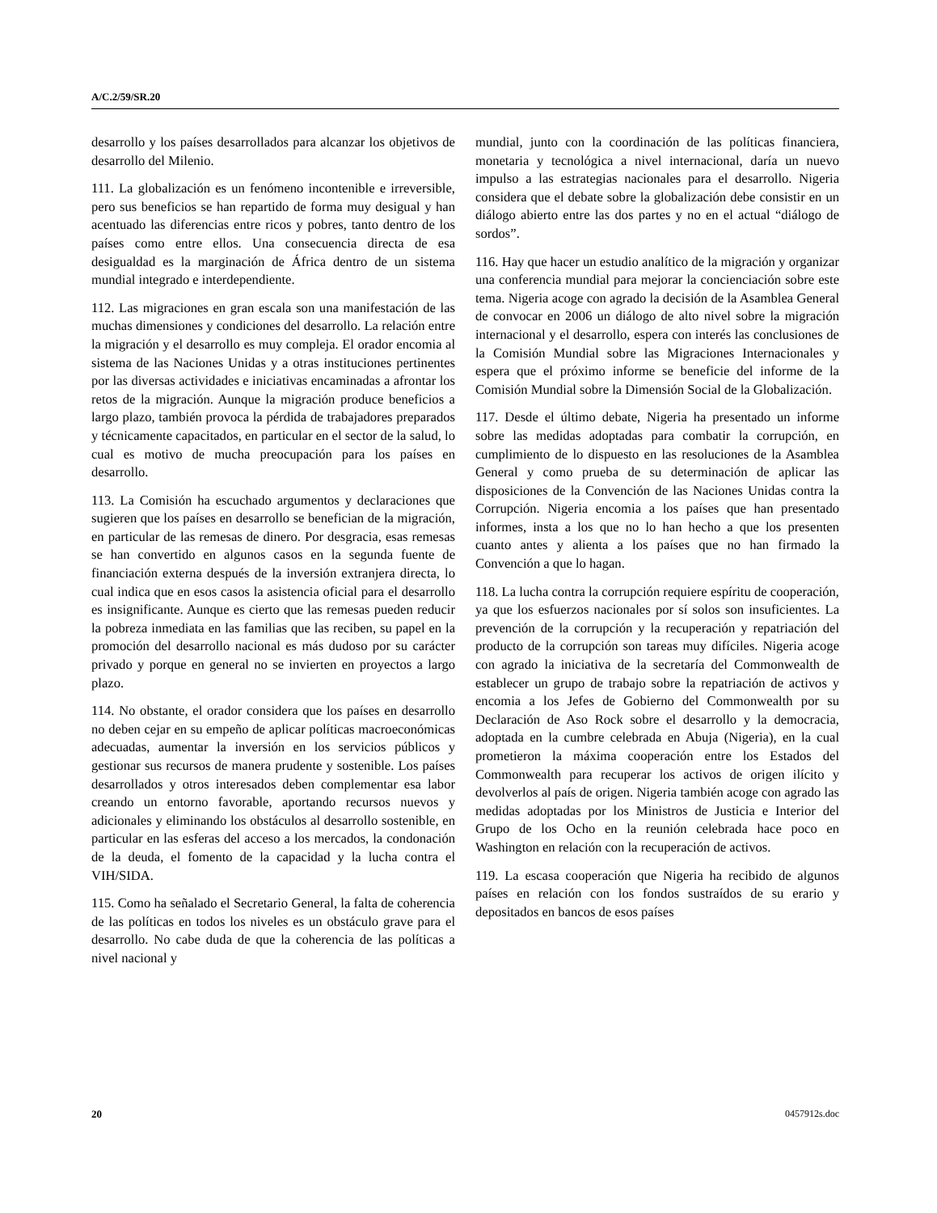A/C.2/59/SR.20
desarrollo y los países desarrollados para alcanzar los objetivos de desarrollo del Milenio.
111. La globalización es un fenómeno incontenible e irreversible, pero sus beneficios se han repartido de forma muy desigual y han acentuado las diferencias entre ricos y pobres, tanto dentro de los países como entre ellos. Una consecuencia directa de esa desigualdad es la marginación de África dentro de un sistema mundial integrado e interdependiente.
112. Las migraciones en gran escala son una manifestación de las muchas dimensiones y condiciones del desarrollo. La relación entre la migración y el desarrollo es muy compleja. El orador encomia al sistema de las Naciones Unidas y a otras instituciones pertinentes por las diversas actividades e iniciativas encaminadas a afrontar los retos de la migración. Aunque la migración produce beneficios a largo plazo, también provoca la pérdida de trabajadores preparados y técnicamente capacitados, en particular en el sector de la salud, lo cual es motivo de mucha preocupación para los países en desarrollo.
113. La Comisión ha escuchado argumentos y declaraciones que sugieren que los países en desarrollo se benefician de la migración, en particular de las remesas de dinero. Por desgracia, esas remesas se han convertido en algunos casos en la segunda fuente de financiación externa después de la inversión extranjera directa, lo cual indica que en esos casos la asistencia oficial para el desarrollo es insignificante. Aunque es cierto que las remesas pueden reducir la pobreza inmediata en las familias que las reciben, su papel en la promoción del desarrollo nacional es más dudoso por su carácter privado y porque en general no se invierten en proyectos a largo plazo.
114. No obstante, el orador considera que los países en desarrollo no deben cejar en su empeño de aplicar políticas macroeconómicas adecuadas, aumentar la inversión en los servicios públicos y gestionar sus recursos de manera prudente y sostenible. Los países desarrollados y otros interesados deben complementar esa labor creando un entorno favorable, aportando recursos nuevos y adicionales y eliminando los obstáculos al desarrollo sostenible, en particular en las esferas del acceso a los mercados, la condonación de la deuda, el fomento de la capacidad y la lucha contra el VIH/SIDA.
115. Como ha señalado el Secretario General, la falta de coherencia de las políticas en todos los niveles es un obstáculo grave para el desarrollo. No cabe duda de que la coherencia de las políticas a nivel nacional y
mundial, junto con la coordinación de las políticas financiera, monetaria y tecnológica a nivel internacional, daría un nuevo impulso a las estrategias nacionales para el desarrollo. Nigeria considera que el debate sobre la globalización debe consistir en un diálogo abierto entre las dos partes y no en el actual “diálogo de sordos”.
116. Hay que hacer un estudio analítico de la migración y organizar una conferencia mundial para mejorar la concienciación sobre este tema. Nigeria acoge con agrado la decisión de la Asamblea General de convocar en 2006 un diálogo de alto nivel sobre la migración internacional y el desarrollo, espera con interés las conclusiones de la Comisión Mundial sobre las Migraciones Internacionales y espera que el próximo informe se beneficie del informe de la Comisión Mundial sobre la Dimensión Social de la Globalización.
117. Desde el último debate, Nigeria ha presentado un informe sobre las medidas adoptadas para combatir la corrupción, en cumplimiento de lo dispuesto en las resoluciones de la Asamblea General y como prueba de su determinación de aplicar las disposiciones de la Convención de las Naciones Unidas contra la Corrupción. Nigeria encomia a los países que han presentado informes, insta a los que no lo han hecho a que los presenten cuanto antes y alienta a los países que no han firmado la Convención a que lo hagan.
118. La lucha contra la corrupción requiere espíritu de cooperación, ya que los esfuerzos nacionales por sí solos son insuficientes. La prevención de la corrupción y la recuperación y repatriación del producto de la corrupción son tareas muy difíciles. Nigeria acoge con agrado la iniciativa de la secretaría del Commonwealth de establecer un grupo de trabajo sobre la repatriación de activos y encomia a los Jefes de Gobierno del Commonwealth por su Declaración de Aso Rock sobre el desarrollo y la democracia, adoptada en la cumbre celebrada en Abuja (Nigeria), en la cual prometieron la máxima cooperación entre los Estados del Commonwealth para recuperar los activos de origen ilícito y devolverlos al país de origen. Nigeria también acoge con agrado las medidas adoptadas por los Ministros de Justicia e Interior del Grupo de los Ocho en la reunión celebrada hace poco en Washington en relación con la recuperación de activos.
119. La escasa cooperación que Nigeria ha recibido de algunos países en relación con los fondos sustraídos de su erario y depositados en bancos de esos países
20 0457912s.doc